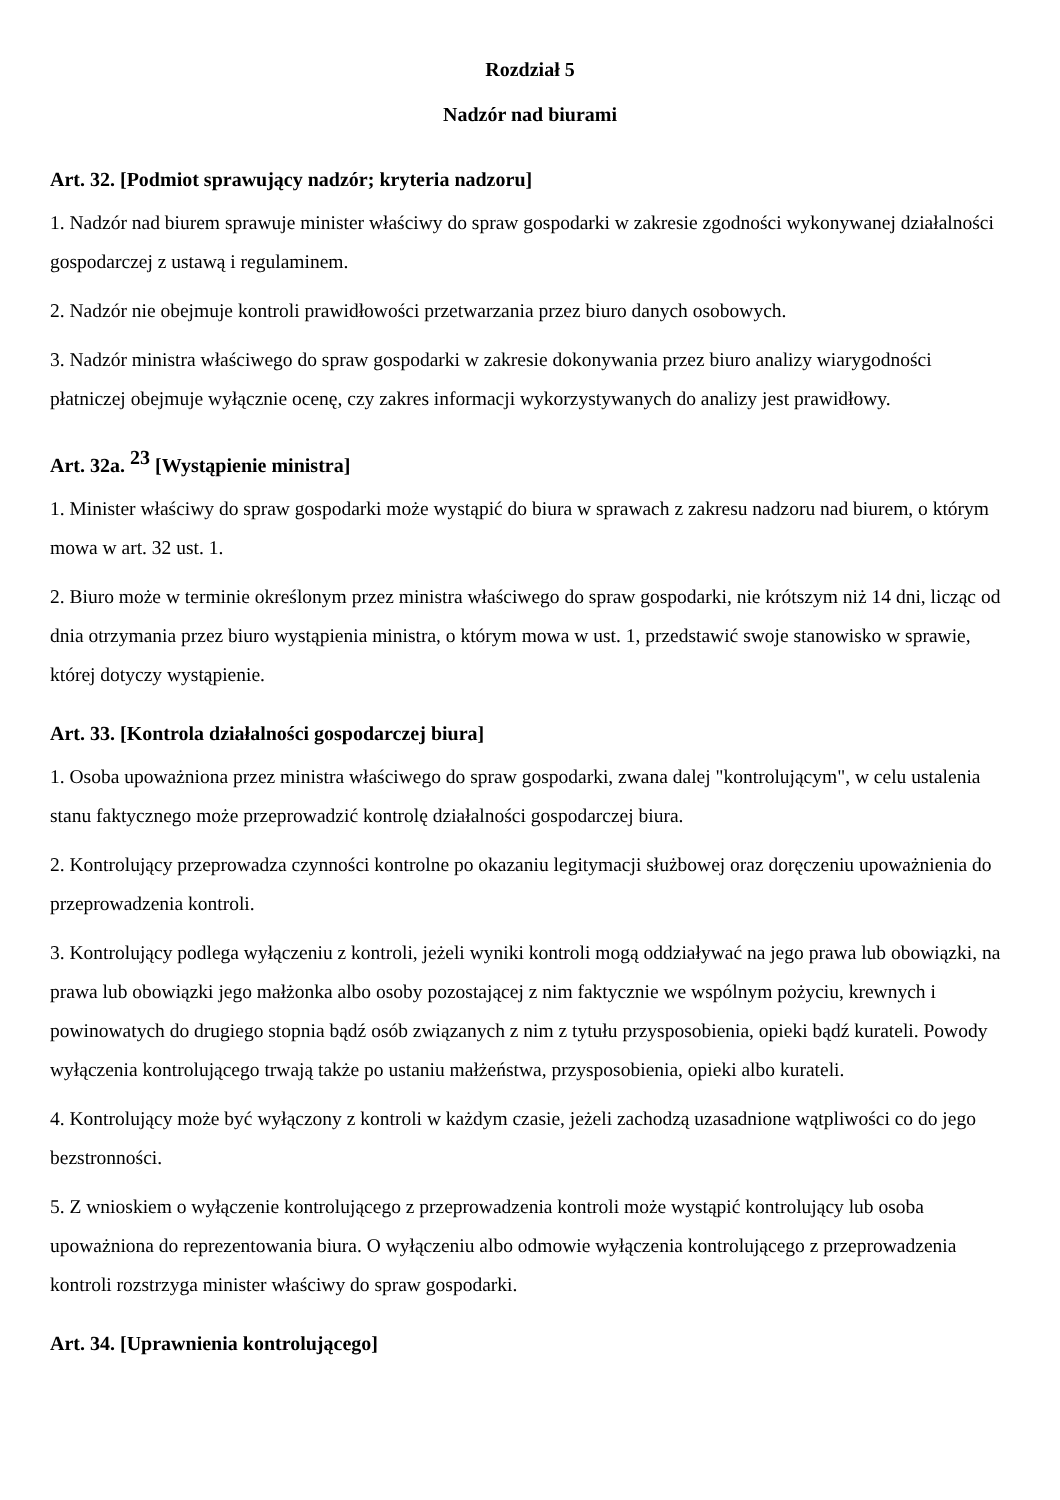Rozdział 5
Nadzór nad biurami
Art. 32. [Podmiot sprawujący nadzór; kryteria nadzoru]
1. Nadzór nad biurem sprawuje minister właściwy do spraw gospodarki w zakresie zgodności wykonywanej działalności gospodarczej z ustawą i regulaminem.
2. Nadzór nie obejmuje kontroli prawidłowości przetwarzania przez biuro danych osobowych.
3. Nadzór ministra właściwego do spraw gospodarki w zakresie dokonywania przez biuro analizy wiarygodności płatniczej obejmuje wyłącznie ocenę, czy zakres informacji wykorzystywanych do analizy jest prawidłowy.
Art. 32a. <sup>23</sup> [Wystąpienie ministra]
1. Minister właściwy do spraw gospodarki może wystąpić do biura w sprawach z zakresu nadzoru nad biurem, o którym mowa w art. 32 ust. 1.
2. Biuro może w terminie określonym przez ministra właściwego do spraw gospodarki, nie krótszym niż 14 dni, licząc od dnia otrzymania przez biuro wystąpienia ministra, o którym mowa w ust. 1, przedstawić swoje stanowisko w sprawie, której dotyczy wystąpienie.
Art. 33. [Kontrola działalności gospodarczej biura]
1. Osoba upoważniona przez ministra właściwego do spraw gospodarki, zwana dalej "kontrolującym", w celu ustalenia stanu faktycznego może przeprowadzić kontrolę działalności gospodarczej biura.
2. Kontrolujący przeprowadza czynności kontrolne po okazaniu legitymacji służbowej oraz doręczeniu upoważnienia do przeprowadzenia kontroli.
3. Kontrolujący podlega wyłączeniu z kontroli, jeżeli wyniki kontroli mogą oddziaływać na jego prawa lub obowiązki, na prawa lub obowiązki jego małżonka albo osoby pozostającej z nim faktycznie we wspólnym pożyciu, krewnych i powinowatych do drugiego stopnia bądź osób związanych z nim z tytułu przysposobienia, opieki bądź kurateli. Powody wyłączenia kontrolującego trwają także po ustaniu małżeństwa, przysposobienia, opieki albo kurateli.
4. Kontrolujący może być wyłączony z kontroli w każdym czasie, jeżeli zachodzą uzasadnione wątpliwości co do jego bezstronności.
5. Z wnioskiem o wyłączenie kontrolującego z przeprowadzenia kontroli może wystąpić kontrolujący lub osoba upoważniona do reprezentowania biura. O wyłączeniu albo odmowie wyłączenia kontrolującego z przeprowadzenia kontroli rozstrzyga minister właściwy do spraw gospodarki.
Art. 34. [Uprawnienia kontrolującego]